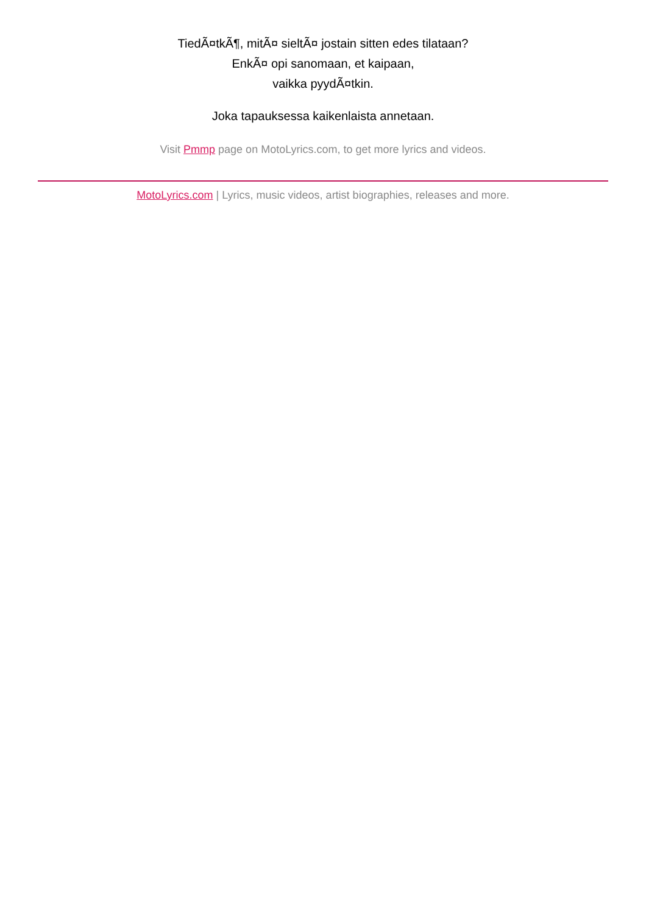TiedÃ¤tkÃ¶, mitÃ¤ sieltÃ¤ jostain sitten edes tilataan?
EnkÃ¤ opi sanomaan, et kaipaan,
vaikka pyydÃ¤tkin.
Joka tapauksessa kaikenlaista annetaan.
Visit Pmmp page on MotoLyrics.com, to get more lyrics and videos.
MotoLyrics.com | Lyrics, music videos, artist biographies, releases and more.